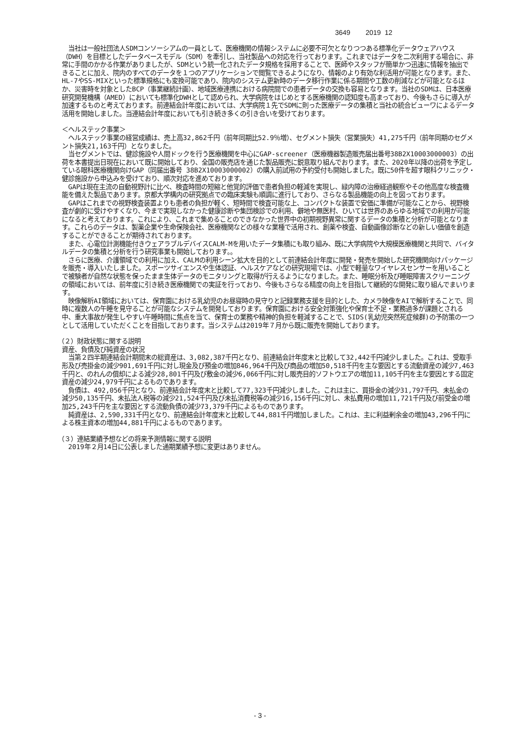3649 2019 12
　当社は一般社団法人SDMコンソーシアムの一員として、医療機関の情報システムに必要不可欠となりつつある標準化データウェアハウス（DWH）を目標としたデータベースモデル（SDM）を牽引し、当社製品への対応を行っております。これまではデータを二次利用する場合に、非常に手間のかかる作業がありましたが、SDMという統一化されたデータ規格を採用することで、医師やスタッフが簡単かつ迅速に情報を抽出できることに加え、院内のすべてのデータを１つのアプリケーションで閲覧できるようになり、情報のより有効な利活用が可能となります。また、HL-7やSS-MIXといった標準規格にも変換可能であり、院内のシステム更新時のデータ移行作業に係る期間や工数の削減などが可能となるほか、災害時を対象としたBCP（事業継続計画）、地域医療連携における病院間での患者データの交換も容易となります。当社のSDMは、日本医療研究開発機構（AMED）においても標準化DWHとして認められ、大学病院をはじめとする医療機関の認知度も高まっており、今後もさらに導入が加速するものと考えております。前連結会計年度においては、大学病院１先でSDMに則った医療データの集積と当社の統合ビューワによるデータ活用を開始しました。当連結会計年度においても引き続き多くの引き合いを受けております。
＜ヘルステック事業＞
　ヘルステック事業の経営成績は、売上高32,862千円（前年同期比52.9％増）、セグメント損失（営業損失）41,275千円（前年同期のセグメント損失21,163千円）となりました。
　当セグメントでは、健診施設や人間ドックを行う医療機関を中心にGAP-screener（医療機器製造販売届出番号38B2X10003000003）の出荷を本書提出日現在において既に開始しており、全国の販売店を通じた製品販売に鋭意取り組んでおります。また、2020年以降の出荷を予定している眼科医療機関向けGAP（同届出番号 38B2X10003000002）の購入前試用の予約受付も開始しました。既に50件を超す眼科クリニック・健診施設から申込みを受けており、順次対応を進めております。
　GAPは現在主流の自動視野計に比べ、検査時間の短縮と他覚的評価で患者負担の軽減を実現し、緑内障の治療経過観察やその他高度な検査機能を備えた製品であります。京都大学構内の研究拠点での臨床実験も順調に進行しており、さらなる製品機能の向上を図っております。
　GAPはこれまでの視野検査装置よりも患者の負担が軽く、短時間で検査可能な上、コンパクトな装置で安価に準備が可能なことから、視野検査が劇的に受けやすくなり、今まで実現しなかった健康診断や集団検診での利用、僻地や無医村、ひいては世界のあらゆる地域での利用が可能になると考えております。これにより、これまで集めることのできなかった世界中の初期視野異常に関するデータの集積と分析が可能となります。これらのデータは、製薬企業や生命保険会社、医療機関などの様々な業種で活用され、創薬や検査、自動画像診断などの新しい価値を創造することができることが期待されております。
　また、心電位計測機能付きウェアラブルデバイスCALM-Mを用いたデータ集積にも取り組み、既に大学病院や大規模医療機関と共同で、バイタルデータの集積と分析を行う研究事業も開始しております。。
　さらに医療、介護領域での利用に加え、CALMの利用シーン拡大を目的として前連結会計年度に開発・発売を開始した研究機関向けパッケージを販売・導入いたしました。スポーツサイエンスや生体認証、ヘルスケアなどの研究現場では、小型で軽量なワイヤレスセンサーを用いることで被験者が自然な状態を保ったまま生体データのモニタリングと取得が行えるようになりました。また、睡眠分析及び睡眠障害スクリーニングの領域においては、前年度に引き続き医療機関での実証を行っており、今後もさらなる精度の向上を目指して継続的な開発に取り組んでまいります。
　映像解析AI領域においては、保育園における乳幼児のお昼寝時の見守りと記録業務支援を目的とした、カメラ映像をAIで解析することで、同時に複数人の午睡を見守ることが可能なシステムを開発しております。保育園における安全対策強化や保育士不足・業務過多が課題とされる中、重大事故が発生しやすい午睡時間に焦点を当て、保育士の業務や精神的負担を軽減することで、SIDS(乳幼児突然死症候群)の予防策の一つとして活用していただくことを目指しております。当システムは2019年７月から既に販売を開始しております。
（２）財政状態に関する説明
資産、負債及び純資産の状況
　当第２四半期連結会計期間末の総資産は、3,082,387千円となり、前連結会計年度末と比較して32,442千円減少しました。これは、受取手形及び売掛金の減少901,691千円に対し現金及び預金の増加846,964千円及び商品の増加50,518千円を主な要因とする流動資産の減少7,463千円と、のれんの償却による減少28,801千円及び敷金の減少6,066千円に対し販売目的ソフトウエアの増加11,105千円を主な要因とする固定資産の減少24,979千円によるものであります。
　負債は、492,056千円となり、前連結会計年度末と比較して77,323千円減少しました。これは主に、買掛金の減少31,797千円、未払金の減少50,135千円、未払法人税等の減少21,524千円及び未払消費税等の減少16,156千円に対し、未払費用の増加11,721千円及び前受金の増加25,243千円を主な要因とする流動負債の減少73,379千円によるものであります。
　純資産は、2,590,331千円となり、前連結会計年度末と比較して44,881千円増加しました。これは、主に利益剰余金の増加43,296千円による株主資本の増加44,881千円によるものであります。
（３）連結業績予想などの将来予測情報に関する説明
　2019年２月14日に公表しました通期業績予想に変更はありません。
- 3 -